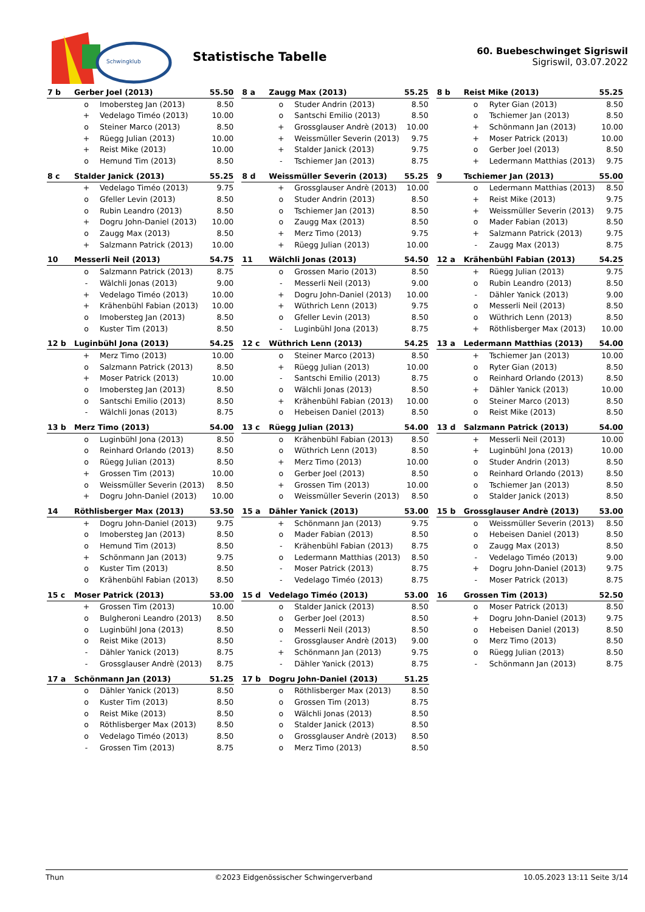Schwingklub
Statistische Tabelle
60. Buebeschwinget Sigriswil
Sigriswil, 03.07.2022
| 7 b | Gerber Joel (2013) | | 55.50 |
| --- | --- | --- | --- |
| | o | Imobersteg Jan (2013) | 8.50 |
| | + | Vedelago Timéo (2013) | 10.00 |
| | o | Steiner Marco (2013) | 8.50 |
| | + | Rüegg Julian (2013) | 10.00 |
| | + | Reist Mike (2013) | 10.00 |
| | o | Hemund Tim (2013) | 8.50 |
| 8 a | Zaugg Max (2013) | | 55.25 |
| --- | --- | --- | --- |
| | o | Studer Andrin (2013) | 8.50 |
| | o | Santschi Emilio (2013) | 8.50 |
| | + | Grossglauser Andrè (2013) | 10.00 |
| | + | Weissmüller Severin (2013) | 9.75 |
| | + | Stalder Janick (2013) | 9.75 |
| | - | Tschiemer Jan (2013) | 8.75 |
| 8 b | Reist Mike (2013) | | 55.25 |
| --- | --- | --- | --- |
| | o | Ryter Gian (2013) | 8.50 |
| | o | Tschiemer Jan (2013) | 8.50 |
| | + | Schönmann Jan (2013) | 10.00 |
| | + | Moser Patrick (2013) | 10.00 |
| | o | Gerber Joel (2013) | 8.50 |
| | + | Ledermann Matthias (2013) | 9.75 |
| 8 c | Stalder Janick (2013) | | 55.25 |
| --- | --- | --- | --- |
| | + | Vedelago Timéo (2013) | 9.75 |
| | o | Gfeller Levin (2013) | 8.50 |
| | o | Rubin Leandro (2013) | 8.50 |
| | + | Dogru John-Daniel (2013) | 10.00 |
| | o | Zaugg Max (2013) | 8.50 |
| | + | Salzmann Patrick (2013) | 10.00 |
| 8 d | Weissmüller Severin (2013) | | 55.25 |
| --- | --- | --- | --- |
| | + | Grossglauser Andrè (2013) | 10.00 |
| | o | Studer Andrin (2013) | 8.50 |
| | o | Tschiemer Jan (2013) | 8.50 |
| | o | Zaugg Max (2013) | 8.50 |
| | + | Merz Timo (2013) | 9.75 |
| | + | Rüegg Julian (2013) | 10.00 |
| 9 | Tschiemer Jan (2013) | | 55.00 |
| --- | --- | --- | --- |
| | o | Ledermann Matthias (2013) | 8.50 |
| | + | Reist Mike (2013) | 9.75 |
| | + | Weissmüller Severin (2013) | 9.75 |
| | o | Mader Fabian (2013) | 8.50 |
| | + | Salzmann Patrick (2013) | 9.75 |
| | - | Zaugg Max (2013) | 8.75 |
| 10 | Messerli Neil (2013) | | 54.75 |
| --- | --- | --- | --- |
| | o | Salzmann Patrick (2013) | 8.75 |
| | - | Wälchli Jonas (2013) | 9.00 |
| | + | Vedelago Timéo (2013) | 10.00 |
| | + | Krähenbühl Fabian (2013) | 10.00 |
| | o | Imobersteg Jan (2013) | 8.50 |
| | o | Kuster Tim (2013) | 8.50 |
| 11 | Wälchli Jonas (2013) | | 54.50 |
| --- | --- | --- | --- |
| | o | Grossen Mario (2013) | 8.50 |
| | - | Messerli Neil (2013) | 9.00 |
| | + | Dogru John-Daniel (2013) | 10.00 |
| | + | Wüthrich Lenn (2013) | 9.75 |
| | o | Gfeller Levin (2013) | 8.50 |
| | - | Luginbühl Jona (2013) | 8.75 |
| 12 a | Krähenbühl Fabian (2013) | | 54.25 |
| --- | --- | --- | --- |
| | + | Rüegg Julian (2013) | 9.75 |
| | o | Rubin Leandro (2013) | 8.50 |
| | - | Dähler Yanick (2013) | 9.00 |
| | o | Messerli Neil (2013) | 8.50 |
| | o | Wüthrich Lenn (2013) | 8.50 |
| | + | Röthlisberger Max (2013) | 10.00 |
| 12 b | Luginbühl Jona (2013) | | 54.25 |
| --- | --- | --- | --- |
| | + | Merz Timo (2013) | 10.00 |
| | o | Salzmann Patrick (2013) | 8.50 |
| | + | Moser Patrick (2013) | 10.00 |
| | o | Imobersteg Jan (2013) | 8.50 |
| | o | Santschi Emilio (2013) | 8.50 |
| | - | Wälchli Jonas (2013) | 8.75 |
| 12 c | Wüthrich Lenn (2013) | | 54.25 |
| --- | --- | --- | --- |
| | o | Steiner Marco (2013) | 8.50 |
| | + | Rüegg Julian (2013) | 10.00 |
| | - | Santschi Emilio (2013) | 8.75 |
| | o | Wälchli Jonas (2013) | 8.50 |
| | + | Krähenbühl Fabian (2013) | 10.00 |
| | o | Hebeisen Daniel (2013) | 8.50 |
| 13 a | Ledermann Matthias (2013) | | 54.00 |
| --- | --- | --- | --- |
| | + | Tschiemer Jan (2013) | 10.00 |
| | o | Ryter Gian (2013) | 8.50 |
| | o | Reinhard Orlando (2013) | 8.50 |
| | + | Dähler Yanick (2013) | 10.00 |
| | o | Steiner Marco (2013) | 8.50 |
| | o | Reist Mike (2013) | 8.50 |
| 13 b | Merz Timo (2013) | | 54.00 |
| --- | --- | --- | --- |
| | o | Luginbühl Jona (2013) | 8.50 |
| | o | Reinhard Orlando (2013) | 8.50 |
| | o | Rüegg Julian (2013) | 8.50 |
| | + | Grossen Tim (2013) | 10.00 |
| | o | Weissmüller Severin (2013) | 8.50 |
| | + | Dogru John-Daniel (2013) | 10.00 |
| 13 c | Rüegg Julian (2013) | | 54.00 |
| --- | --- | --- | --- |
| | o | Krähenbühl Fabian (2013) | 8.50 |
| | o | Wüthrich Lenn (2013) | 8.50 |
| | + | Merz Timo (2013) | 10.00 |
| | o | Gerber Joel (2013) | 8.50 |
| | + | Grossen Tim (2013) | 10.00 |
| | o | Weissmüller Severin (2013) | 8.50 |
| 13 d | Salzmann Patrick (2013) | | 54.00 |
| --- | --- | --- | --- |
| | + | Messerli Neil (2013) | 10.00 |
| | + | Luginbühl Jona (2013) | 10.00 |
| | o | Studer Andrin (2013) | 8.50 |
| | o | Reinhard Orlando (2013) | 8.50 |
| | o | Tschiemer Jan (2013) | 8.50 |
| | o | Stalder Janick (2013) | 8.50 |
| 14 | Röthlisberger Max (2013) | | 53.50 |
| --- | --- | --- | --- |
| | + | Dogru John-Daniel (2013) | 9.75 |
| | o | Imobersteg Jan (2013) | 8.50 |
| | o | Hemund Tim (2013) | 8.50 |
| | + | Schönmann Jan (2013) | 9.75 |
| | o | Kuster Tim (2013) | 8.50 |
| | o | Krähenbühl Fabian (2013) | 8.50 |
| 15 a | Dähler Yanick (2013) | | 53.00 |
| --- | --- | --- | --- |
| | + | Schönmann Jan (2013) | 9.75 |
| | o | Mader Fabian (2013) | 8.50 |
| | - | Krähenbühl Fabian (2013) | 8.75 |
| | o | Ledermann Matthias (2013) | 8.50 |
| | - | Moser Patrick (2013) | 8.75 |
| | - | Vedelago Timéo (2013) | 8.75 |
| 15 b | Grossglauser Andrè (2013) | | 53.00 |
| --- | --- | --- | --- |
| | o | Weissmüller Severin (2013) | 8.50 |
| | o | Hebeisen Daniel (2013) | 8.50 |
| | o | Zaugg Max (2013) | 8.50 |
| | - | Vedelago Timéo (2013) | 9.00 |
| | + | Dogru John-Daniel (2013) | 9.75 |
| | - | Moser Patrick (2013) | 8.75 |
| 15 c | Moser Patrick (2013) | | 53.00 |
| --- | --- | --- | --- |
| | + | Grossen Tim (2013) | 10.00 |
| | o | Bulgheroni Leandro (2013) | 8.50 |
| | o | Luginbühl Jona (2013) | 8.50 |
| | o | Reist Mike (2013) | 8.50 |
| | - | Dähler Yanick (2013) | 8.75 |
| | - | Grossglauser Andrè (2013) | 8.75 |
| 15 d | Vedelago Timéo (2013) | | 53.00 |
| --- | --- | --- | --- |
| | o | Stalder Janick (2013) | 8.50 |
| | o | Gerber Joel (2013) | 8.50 |
| | o | Messerli Neil (2013) | 8.50 |
| | - | Grossglauser Andrè (2013) | 9.00 |
| | + | Schönmann Jan (2013) | 9.75 |
| | - | Dähler Yanick (2013) | 8.75 |
| 16 | Grossen Tim (2013) | | 52.50 |
| --- | --- | --- | --- |
| | o | Moser Patrick (2013) | 8.50 |
| | + | Dogru John-Daniel (2013) | 9.75 |
| | o | Hebeisen Daniel (2013) | 8.50 |
| | o | Merz Timo (2013) | 8.50 |
| | o | Rüegg Julian (2013) | 8.50 |
| | - | Schönmann Jan (2013) | 8.75 |
| 17 a | Schönmann Jan (2013) | | 51.25 |
| --- | --- | --- | --- |
| | o | Dähler Yanick (2013) | 8.50 |
| | o | Kuster Tim (2013) | 8.50 |
| | o | Reist Mike (2013) | 8.50 |
| | o | Röthlisberger Max (2013) | 8.50 |
| | o | Vedelago Timéo (2013) | 8.50 |
| | - | Grossen Tim (2013) | 8.75 |
| 17 b | Dogru John-Daniel (2013) | | 51.25 |
| --- | --- | --- | --- |
| | o | Röthlisberger Max (2013) | 8.50 |
| | o | Grossen Tim (2013) | 8.75 |
| | o | Wälchli Jonas (2013) | 8.50 |
| | o | Stalder Janick (2013) | 8.50 |
| | o | Grossglauser Andrè (2013) | 8.50 |
| | o | Merz Timo (2013) | 8.50 |
Thun ©2023 Eidgenössischer Schwingerverband 10.05.2023 13:11 Seite 3/14